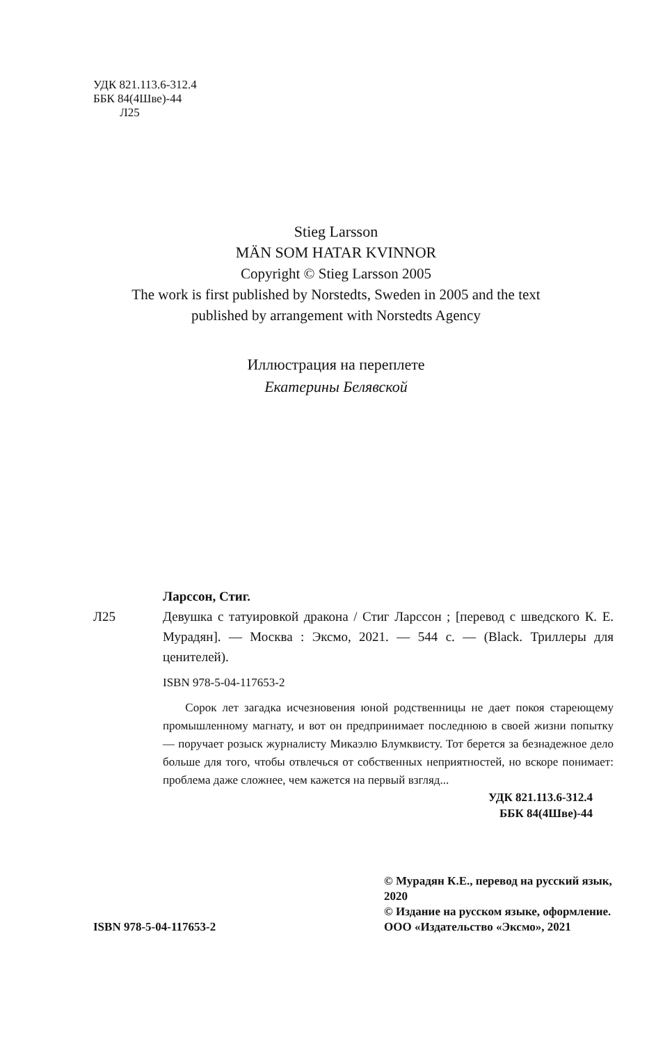УДК 821.113.6-312.4
ББК 84(4Шве)-44
Л25
Stieg Larsson
MÄN SOM HATAR KVINNOR
Copyright © Stieg Larsson 2005
The work is first published by Norstedts, Sweden in 2005 and the text
published by arrangement with Norstedts Agency
Иллюстрация на переплете
Екатерины Белявской
Ларссон, Стиг.
Л25 Девушка с татуировкой дракона / Стиг Ларссон ; [перевод с шведского К. Е. Мурадян]. — Москва : Эксмо, 2021. — 544 с. — (Black. Триллеры для ценителей).
ISBN 978-5-04-117653-2
Сорок лет загадка исчезновения юной родственницы не дает покоя стареющему промышленному магнату, и вот он предпринимает последнюю в своей жизни попытку — поручает розыск журналисту Микаэлю Блумквисту. Тот берется за безнадежное дело больше для того, чтобы отвлечься от собственных неприятностей, но вскоре понимает: проблема даже сложнее, чем кажется на первый взгляд...
УДК 821.113.6-312.4
ББК 84(4Шве)-44
ISBN 978-5-04-117653-2
© Мурадян К.Е., перевод на русский язык, 2020
© Издание на русском языке, оформление. ООО «Издательство «Эксмо», 2021